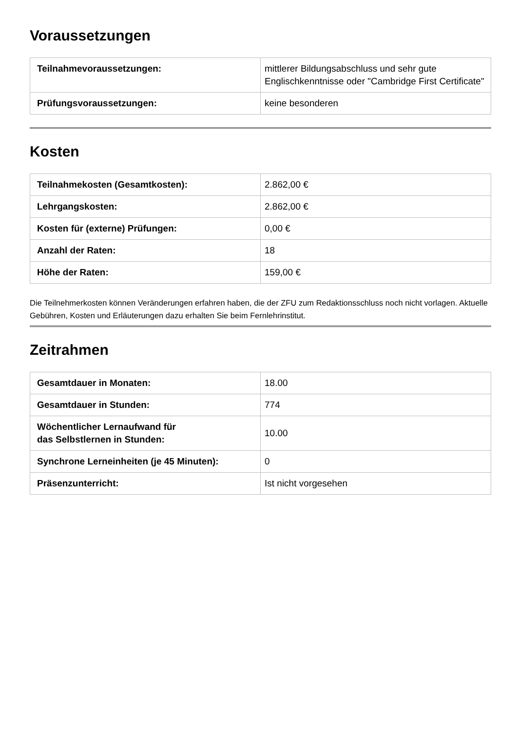Voraussetzungen
| Teilnahmevoraussetzungen: | mittlerer Bildungsabschluss und sehr gute Englischkenntnisse oder "Cambridge First Certificate" |
| Prüfungsvoraussetzungen: | keine besonderen |
Kosten
| Teilnahmekosten (Gesamtkosten): | 2.862,00 € |
| Lehrgangskosten: | 2.862,00 € |
| Kosten für (externe) Prüfungen: | 0,00 € |
| Anzahl der Raten: | 18 |
| Höhe der Raten: | 159,00 € |
Die Teilnehmerkosten können Veränderungen erfahren haben, die der ZFU zum Redaktionsschluss noch nicht vorlagen. Aktuelle Gebühren, Kosten und Erläuterungen dazu erhalten Sie beim Fernlehrinstitut.
Zeitrahmen
| Gesamtdauer in Monaten: | 18.00 |
| Gesamtdauer in Stunden: | 774 |
| Wöchentlicher Lernaufwand für das Selbstlernen in Stunden: | 10.00 |
| Synchrone Lerneinheiten (je 45 Minuten): | 0 |
| Präsenzunterricht: | Ist nicht vorgesehen |